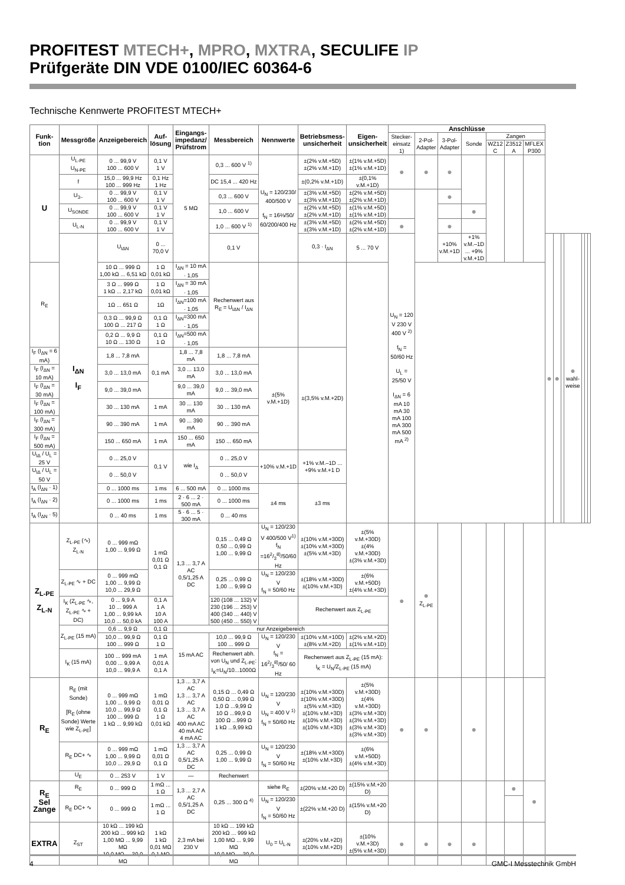PROFITEST MTECH+, MPRO, MXTRA, SECULIFE IP
Prüfgeräte DIN VDE 0100/IEC 60364-6
Technische Kennwerte PROFITEST MTECH+
| Funk-tion | Messgröße | Anzeigebereich | Auf-lösung | Eingangs-impedanz/ Prüfstrom | Messbereich | Nennwerte | Betriebsmess-unsicherheit | Eigen-unsicherheit | Anschlüsse | | | | | | | | | | | | | |
| --- | --- | --- | --- | --- | --- | --- | --- | --- | --- | --- | --- | --- | --- | --- | --- | --- | --- | --- | --- | --- | --- | --- |
| | | | | | | | | | Stecker-einsatz 1) | 2-Pol-Adapter | 3-Pol-Adapter | Sonde | Zangen | | | | | | | | | |
| | | | | | | | | | | | | | WZ12 C | Z3512 A | MFLEX P300 | | | | | | | |
| U | U<sub>L-PE</sub> U<sub>N-PE</sub> | 0 ... 99,9 V 100 ... 600 V | 0,1 V 1 V | 5 MΩ | 0,3 ... 600 V <sup>1)</sup> | U<sub>N</sub> = 120/230/ 400/500 V f<sub>N</sub> = 16⅔/50/ 60/200/400 Hz | ±(2% v.M.+5D) ±(2% v.M.+1D) | ±(1% v.M.+5D) ±(1% v.M.+1D) | ● | ● | ● | | | | | | | | | | | |
| | f | 15,0 ... 99,9 Hz 100 ... 999 Hz | 0,1 Hz 1 Hz | | DC 15,4 ... 420 Hz | | ±(0,2% v.M.+1D) | ±(0,1% v.M.+1D) | | | | | | | | | | | | | | |
| | U<sub>3~</sub> | 0 ... 99,9 V 100 ... 600 V | 0,1 V 1 V | | 0,3 ... 600 V | | ±(3% v.M.+5D) ±(3% v.M.+1D) | ±(2% v.M.+5D) ±(2% v.M.+1D) | | | ● | | | | | | | | | | | |
| | U<sub>SONDE</sub> | 0 ... 99,9 V 100 ... 600 V | 0,1 V 1 V | | 1,0 ... 600 V | | ±(2% v.M.+5D) ±(2% v.M.+1D) | ±(1% v.M.+5D) ±(1% v.M.+1D) | | | | ● | | | | | | | | | | |
| | U<sub>L-N</sub> | 0 ... 99,9 V 100 ... 600 V | 0,1 V 1 V | | 1,0 ... 600 V <sup>1)</sup> | | ±(3% v.M.+5D) ±(3% v.M.+1D) | ±(2% v.M.+5D) ±(2% v.M.+1D) | ● | | ● | | | | | | | | | | | |
| | I<sub>ΔN</sub> I<sub>F</sub> | U<sub>IΔN</sub> | 0 ... 70,0 V | | 0,1 V | | 0,3 · I<sub>ΔN</sub> | 5 ... 70 V | U<sub>N</sub> = 120 V 230 V 400 V <sup>2)</sup> f<sub>N</sub> = 50/60 Hz U<sub>L</sub> = 25/50 V I<sub>ΔN</sub> = 6 mA 10 mA 30 mA 100 mA 300 mA 500 mA <sup>2)</sup> | | +10% v.M.+1D | +1% v.M.–1D ... +9% v.M.+1D | | | | ● | ● | | ● wahl-weise | | | |
| R<sub>E</sub> | | 10 Ω ... 999 Ω 1,00 kΩ ... 6,51 kΩ | 1 Ω 0,01 kΩ | I<sub>ΔN</sub> = 10 mA · 1,05 | Rechenwert aus R<sub>E</sub> = U<sub>IΔN</sub> / I<sub>ΔN</sub> | | | | | | | | | | | | | | | | | |
| | | 3 Ω ... 999 Ω 1 kΩ ... 2,17 kΩ | 1 Ω 0,01 kΩ | I<sub>ΔN</sub> = 30 mA · 1,05 | | | | | | | | | | | | | | | | | | |
| | | 1Ω ... 651 Ω | 1Ω | I<sub>ΔN</sub>=100 mA · 1,05 | | | | | | | | | | | | | | | | | | |
| | | 0,3 Ω ... 99,9 Ω 100 Ω ... 217 Ω | 0,1 Ω 1 Ω | I<sub>ΔN</sub>=300 mA · 1,05 | | | | | | | | | | | | | | | | | | |
| | | 0,2 Ω ... 9,9 Ω 10 Ω ... 130 Ω | 0,1 Ω 1 Ω | I<sub>ΔN</sub>=500 mA · 1,05 | | | | | | | | | | | | | | | | | | |
| I<sub>F</sub> (I<sub>ΔN</sub> = 6 mA) | | 1,8 ... 7,8 mA | 0,1 mA | 1,8 ... 7,8 mA | 1,8 ... 7,8 mA | ±(5% v.M.+1D) | ±(3,5% v.M.+2D) | | | | | | | | | | | | | | | |
| I<sub>F</sub> (I<sub>ΔN</sub> = 10 mA) | | 3,0 ... 13,0 mA | | 3,0 ... 13,0 mA | 3,0 ... 13,0 mA | | | | | | | | | | | | | | | | | |
| I<sub>F</sub> (I<sub>ΔN</sub> = 30 mA) | | 9,0 ... 39,0 mA | | 9,0 ... 39,0 mA | 9,0 ... 39,0 mA | | | | | | | | | | | | | | | | | |
| I<sub>F</sub> (I<sub>ΔN</sub> = 100 mA) | | 30 ... 130 mA | 1 mA | 30 ... 130 mA | 30 ... 130 mA | | | | | | | | | | | | | | | | | |
| I<sub>F</sub> (I<sub>ΔN</sub> = 300 mA) | | 90 ... 390 mA | 1 mA | 90 ... 390 mA | 90 ... 390 mA | | | | | | | | | | | | | | | | | |
| I<sub>F</sub> (I<sub>ΔN</sub> = 500 mA) | | 150 ... 650 mA | 1 mA | 150 ... 650 mA | 150 ... 650 mA | | | | | | | | | | | | | | | | | |
| U<sub>IΔ</sub> / U<sub>L</sub> = 25 V | | 0 ... 25,0 V | 0,1 V | wie I<sub>Δ</sub> | 0 ... 25,0 V | +10% v.M.+1D | +1% v.M.–1D ... +9% v.M.+1 D | | | | | | | | | | | | | | | |
| U<sub>IΔ</sub> / U<sub>L</sub> = 50 V | | 0 ... 50,0 V | | | 0 ... 50,0 V | | | | | | | | | | | | | | | | | |
| t<sub>A</sub> (I<sub>ΔN</sub> · 1) | | 0 ... 1000 ms | 1 ms | 6 ... 500 mA | 0 ... 1000 ms | ±4 ms | ±3 ms | | | | | | | | | | | | | | | |
| t<sub>A</sub> (I<sub>ΔN</sub> · 2) | | 0 ... 1000 ms | 1 ms | 2 · 6 ... 2 · 500 mA | 0 ... 1000 ms | | | | | | | | | | | | | | | | | |
| t<sub>A</sub> (I<sub>ΔN</sub> · 5) | | 0 ... 40 ms | 1 ms | 5 · 6 ... 5 · 300 mA | 0 ... 40 ms | | | | | | | | | | | | | | | | | |
| Z<sub>L-PE</sub> Z<sub>L-N</sub> | Z<sub>L-PE</sub> (∿) Z<sub>L-N</sub> | 0 ... 999 mΩ 1,00 ... 9,99 Ω | 1 mΩ 0,01 Ω 0,1 Ω | 1,3 ... 3,7 A AC 0,5/1,25 A DC | 0,15 ... 0,49 Ω 0,50 ... 0,99 Ω 1,00 ... 9,99 Ω | U<sub>N</sub> = 120/230 V 400/500 V<sup>1)</sup> f<sub>N</sub> =162/3<sup>8)</sup>/50/60 Hz | ±(10% v.M.+30D) ±(10% v.M.+30D) ±(5% v.M.+3D) | ±(5% v.M.+30D) ±(4% v.M.+30D) ±(3% v.M.+3D) | ● | ● Z<sub>L-PE</sub> | | | | | | | | | | | | |
| | Z<sub>L-PE</sub> ∿ + DC | 0 ... 999 mΩ 1,00 ... 9,99 Ω 10,0 ... 29,9 Ω | | | 0,25 ... 0,99 Ω 1,00 ... 9,99 Ω | U<sub>N</sub> = 120/230 V f<sub>N</sub> = 50/60 Hz | ±(18% v.M.+30D) ±(10% v.M.+3D) | ±(6% v.M.+50D) ±(4% v.M.+3D) | | | | | | | | | | | | | | |
| | I<sub>K</sub> (Z<sub>L-PE</sub> ∿, Z<sub>L-PE</sub> ∿ + DC) | 0 ... 9,9 A 10 ... 999 A 1,00 ... 9,99 kA 10,0 ... 50,0 kA | 0,1 A 1 A 10 A 100 A | | 120 (108 ... 132) V 230 (196 ... 253) V 400 (340 ... 440) V 500 (450 ... 550) V | | Rechenwert aus Z<sub>L-PE</sub> | | | | | | | | | | | | | | | |
| | Z<sub>L-PE</sub> (15 mA) | 0,6 ... 9,9 Ω | 0,1 Ω | nur Anzeigebereich | | | | | | | | | | | | | | | | | | |
| | | 10,0 ... 99,9 Ω 100 ... 999 Ω | 0,1 Ω 1 Ω | 15 mA AC | 10,0 ... 99,9 Ω 100 ... 999 Ω | U<sub>N</sub> = 120/230 V f<sub>N</sub> = 162/3<sup>8)</sup>/50/ 60 Hz | ±(10% v.M.+10D) ±(8% v.M.+2D) | ±(2% v.M.+2D) ±(1% v.M.+1D) | | | | | | | | | | | | | | |
| | I<sub>K</sub> (15 mA) | 100 ... 999 mA 0,00 ... 9,99 A 10,0 ... 99,9 A | 1 mA 0,01 A 0,1 A | | Rechenwert abh. von U<sub>N</sub> und Z<sub>L-PE</sub>: I<sub>K</sub>=U<sub>N</sub>/10...1000Ω | | Rechenwert aus Z<sub>L-PE</sub> (15 mA): I<sub>K</sub> = U<sub>N</sub>/Z<sub>L-PE</sub> (15 mA) | | | | | | | | | | | | | | | |
| R<sub>E</sub> | R<sub>E</sub> (mit Sonde) [R<sub>E</sub> (ohne Sonde) Werte wie Z<sub>L-PE</sub>] | 0 ... 999 mΩ 1,00 ... 9,99 Ω 10,0 ... 99,9 Ω 100 ... 999 Ω 1 kΩ ... 9,99 kΩ | 1 mΩ 0,01 Ω 0,1 Ω 1 Ω 0,01 kΩ | 1,3 ... 3,7 A AC 1,3 ... 3,7 A AC 1,3 ... 3,7 A AC 400 mA AC 40 mA AC 4 mA AC | 0,15 Ω ... 0,49 Ω 0,50 Ω ... 0,99 Ω 1,0 Ω ...9,99 Ω 10 Ω ...99,9 Ω 100 Ω ...999 Ω 1 kΩ ...9,99 kΩ | U<sub>N</sub> = 120/230 V U<sub>N</sub> = 400 V <sup>1)</sup> f<sub>N</sub> = 50/60 Hz | ±(10% v.M.+30D) ±(10% v.M.+30D) ±(5% v.M.+3D) ±(10% v.M.+3D) ±(10% v.M.+3D) ±(10% v.M.+3D) | ±(5% v.M.+30D) ±(4% v.M.+30D) ±(3% v.M.+3D) ±(3% v.M.+3D) ±(3% v.M.+3D) ±(3% v.M.+3D) | ● | ● | | ● | | | | | | | | | | |
| | R<sub>E</sub> DC+ ∿ | 0 ... 999 mΩ 1,00 ... 9,99 Ω 10,0 ... 29,9 Ω | 1 mΩ 0,01 Ω 0,1 Ω | 1,3 ... 3,7 A AC 0,5/1,25 A DC | 0,25 ... 0,99 Ω 1,00 ... 9,99 Ω | U<sub>N</sub> = 120/230 V f<sub>N</sub> = 50/60 Hz | ±(18% v.M.+30D) ±(10% v.M.+3D) | ±(6% v.M.+50D) ±(4% v.M.+3D) | | | | | | | | | | | | | | |
| | U<sub>E</sub> | 0 ... 253 V | 1 V | — | Rechenwert | | | | | | | | | | | | | | | | | |
| R<sub>E</sub> Sel Zange | R<sub>E</sub> | 0 ... 999 Ω | 1 mΩ ... 1 Ω | 1,3 ... 2,7 A AC 0,5/1,25 A DC | 0,25 ... 300 Ω <sup>4)</sup> | siehe R<sub>E</sub> | ±(20% v.M.+20 D) | ±(15% v.M.+20 D) | | | | | | ● | ● | | | | | | | |
| | R<sub>E</sub> DC+ ∿ | 0 ... 999 Ω | 1 mΩ ... 1 Ω | | | U<sub>N</sub> = 120/230 V f<sub>N</sub> = 50/60 Hz | ±(22% v.M.+20 D) | ±(15% v.M.+20 D) | | | | | | | | | | | | | | |
| EXTRA | Z<sub>ST</sub> | 10 kΩ ... 199 kΩ 200 kΩ ... 999 kΩ 1,00 MΩ ... 9,99 MΩ 10,0 MΩ ... 30,0 MΩ | 1 kΩ 1 kΩ 0,01 MΩ 0,1 MΩ | 2,3 mA bei 230 V | 10 kΩ ... 199 kΩ 200 kΩ ... 999 kΩ 1,00 MΩ ... 9,99 MΩ 10,0 MΩ ... 30,0 MΩ | U<sub>0</sub> = U<sub>L-N</sub> | ±(20% v.M.+2D) ±(10% v.M.+2D) | ±(10% v.M.+3D) ±(5% v.M.+3D) | ● | ● | ● | ● | | | | | | | | | | |
4 GMC-I Messtechnik GmbH